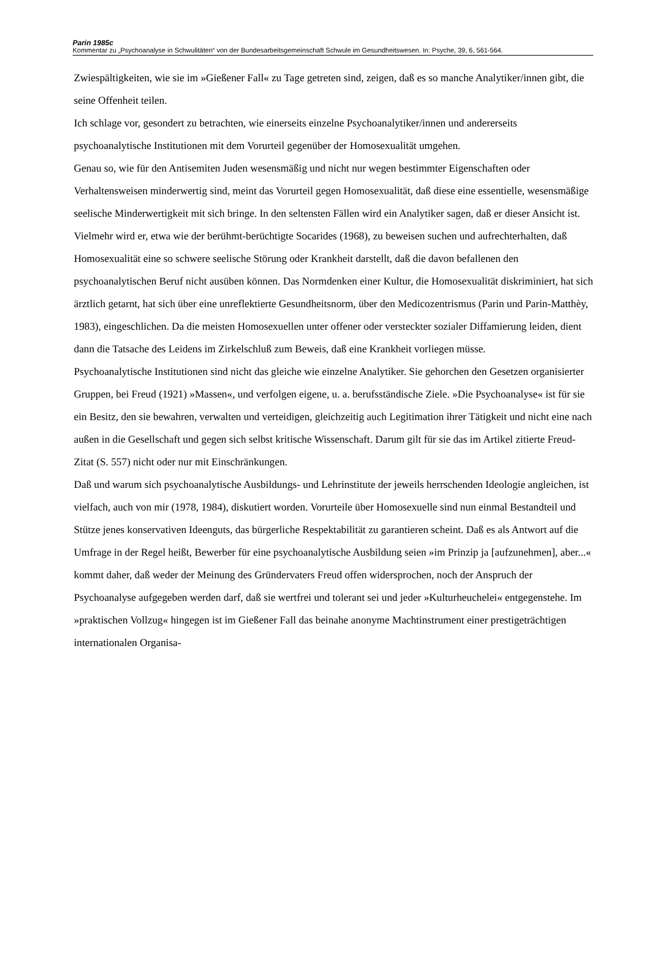Parin 1985c
Kommentar zu „Psychoanalyse in Schwulitäten“ von der Bundesarbeitsgemeinschaft Schwule im Gesundheitswesen. In: Psyche, 39, 6, 561-564.
Zwiespältigkeiten, wie sie im »Gießener Fall« zu Tage getreten sind, zeigen, daß es so manche Analytiker/innen gibt, die seine Offenheit teilen.
Ich schlage vor, gesondert zu betrachten, wie einerseits einzelne Psychoanalytiker/innen und andererseits psychoanalytische Institutionen mit dem Vorurteil gegenüber der Homosexualität umgehen.
Genau so, wie für den Antisemiten Juden wesensmäßig und nicht nur wegen bestimmter Eigenschaften oder Verhaltensweisen minderwertig sind, meint das Vorurteil gegen Homosexualität, daß diese eine essentielle, wesensmäßige seelische Minderwertigkeit mit sich bringe. In den seltensten Fällen wird ein Analytiker sagen, daß er dieser Ansicht ist. Vielmehr wird er, etwa wie der berühmt-berüchtigte Socarides (1968), zu beweisen suchen und aufrechterhalten, daß Homosexualität eine so schwere seelische Störung oder Krankheit darstellt, daß die davon befallenen den psychoanalytischen Beruf nicht ausüben können. Das Normdenken einer Kultur, die Homosexualität diskriminiert, hat sich ärztlich getarnt, hat sich über eine unreflektierte Gesundheitsnorm, über den Medicozentrismus (Parin und Parin-Matthèy, 1983), eingeschlichen. Da die meisten Homosexuellen unter offener oder versteckter sozialer Diffamierung leiden, dient dann die Tatsache des Leidens im Zirkelschluß zum Beweis, daß eine Krankheit vorliegen müsse.
Psychoanalytische Institutionen sind nicht das gleiche wie einzelne Analytiker. Sie gehorchen den Gesetzen organisierter Gruppen, bei Freud (1921) »Massen«, und verfolgen eigene, u. a. berufsständische Ziele. »Die Psychoanalyse« ist für sie ein Besitz, den sie bewahren, verwalten und verteidigen, gleichzeitig auch Legitimation ihrer Tätigkeit und nicht eine nach außen in die Gesellschaft und gegen sich selbst kritische Wissenschaft. Darum gilt für sie das im Artikel zitierte Freud-Zitat (S. 557) nicht oder nur mit Einschränkungen.
Daß und warum sich psychoanalytische Ausbildungs- und Lehrinstitute der jeweils herrschenden Ideologie angleichen, ist vielfach, auch von mir (1978, 1984), diskutiert worden. Vorurteile über Homosexuelle sind nun einmal Bestandteil und Stütze jenes konservativen Ideenguts, das bürgerliche Respektabilität zu garantieren scheint. Daß es als Antwort auf die Umfrage in der Regel heißt, Bewerber für eine psychoanalytische Ausbildung seien »im Prinzip ja [aufzunehmen], aber...« kommt daher, daß weder der Meinung des Gründervaters Freud offen widersprochen, noch der Anspruch der Psychoanalyse aufgegeben werden darf, daß sie wertfrei und tolerant sei und jeder »Kulturheuchelei« entgegenstehe. Im »praktischen Vollzug« hingegen ist im Gießener Fall das beinahe anonyme Machtinstrument einer prestigeträchtigen internationalen Organisa-